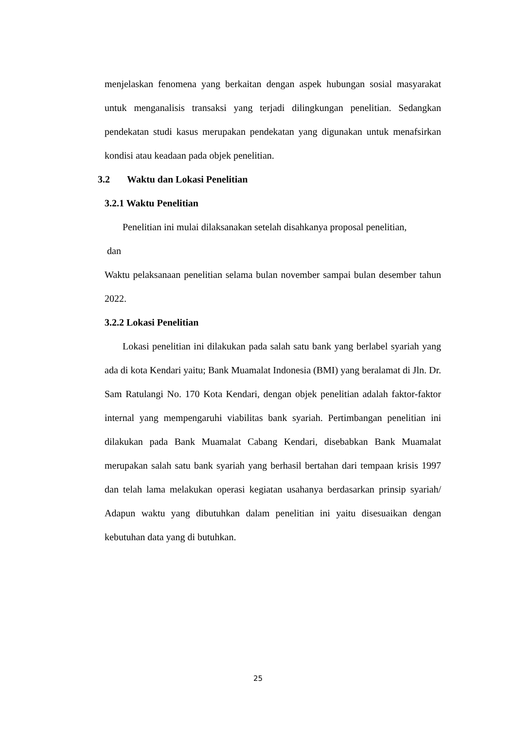menjelaskan fenomena yang berkaitan dengan aspek hubungan sosial masyarakat untuk menganalisis transaksi yang terjadi dilingkungan penelitian. Sedangkan pendekatan studi kasus merupakan pendekatan yang digunakan untuk menafsirkan kondisi atau keadaan pada objek penelitian.
3.2 Waktu dan Lokasi Penelitian
3.2.1 Waktu Penelitian
Penelitian ini mulai dilaksanakan setelah disahkanya proposal penelitian,
dan
Waktu pelaksanaan penelitian selama bulan november sampai bulan desember tahun 2022.
3.2.2 Lokasi Penelitian
Lokasi penelitian ini dilakukan pada salah satu bank yang berlabel syariah yang ada di kota Kendari yaitu; Bank Muamalat Indonesia (BMI) yang beralamat di Jln. Dr. Sam Ratulangi No. 170 Kota Kendari, dengan objek penelitian adalah faktor-faktor internal yang mempengaruhi viabilitas bank syariah. Pertimbangan penelitian ini dilakukan pada Bank Muamalat Cabang Kendari, disebabkan Bank Muamalat merupakan salah satu bank syariah yang berhasil bertahan dari tempaan krisis 1997 dan telah lama melakukan operasi kegiatan usahanya berdasarkan prinsip syariah/ Adapun waktu yang dibutuhkan dalam penelitian ini yaitu disesuaikan dengan kebutuhan data yang di butuhkan.
25